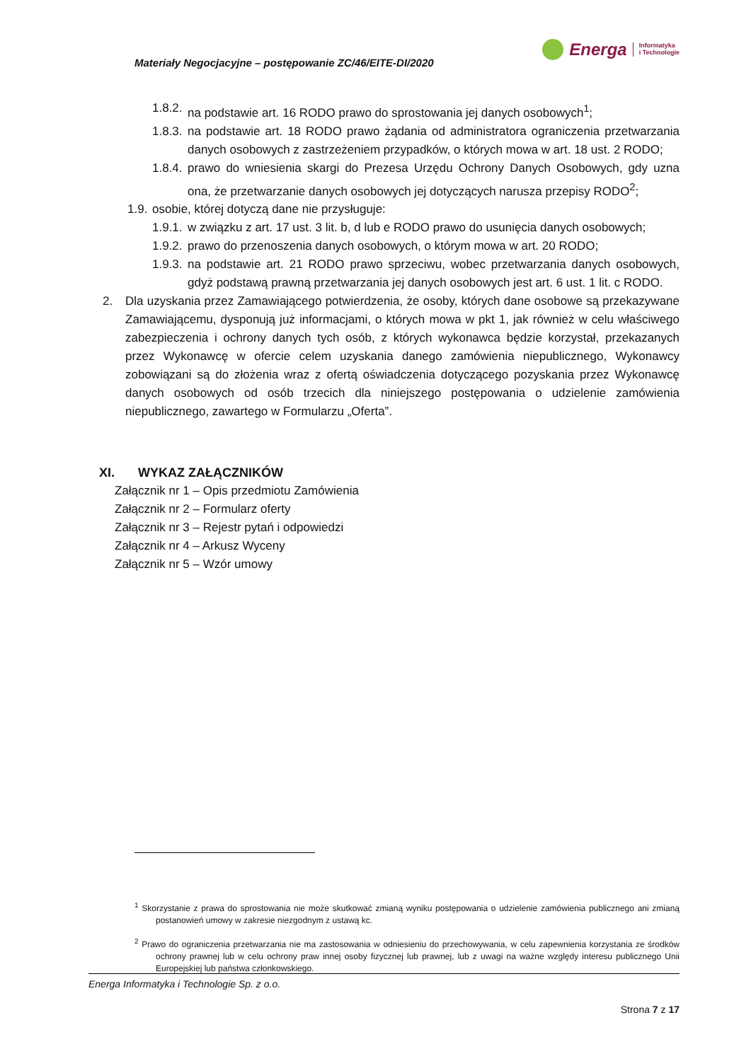Materiały Negocjacyjne – postępowanie ZC/46/EITE-DI/2020
Energa
Informatyka
i Technologie
1.8.2. na podstawie art. 16 RODO prawo do sprostowania jej danych osobowych<sup>1</sup>;
1.8.3. na podstawie art. 18 RODO prawo żądania od administratora ograniczenia przetwarzania danych osobowych z zastrzeżeniem przypadków, o których mowa w art. 18 ust. 2 RODO;
1.8.4. prawo do wniesienia skargi do Prezesa Urzędu Ochrony Danych Osobowych, gdy uzna ona, że przetwarzanie danych osobowych jej dotyczących narusza przepisy RODO<sup>2</sup>;
1.9. osobie, której dotyczą dane nie przysługuje:
1.9.1. w związku z art. 17 ust. 3 lit. b, d lub e RODO prawo do usunięcia danych osobowych;
1.9.2. prawo do przenoszenia danych osobowych, o którym mowa w art. 20 RODO;
1.9.3. na podstawie art. 21 RODO prawo sprzeciwu, wobec przetwarzania danych osobowych, gdyż podstawą prawną przetwarzania jej danych osobowych jest art. 6 ust. 1 lit. c RODO.
2. Dla uzyskania przez Zamawiającego potwierdzenia, że osoby, których dane osobowe są przekazywane Zamawiającemu, dysponują już informacjami, o których mowa w pkt 1, jak również w celu właściwego zabezpieczenia i ochrony danych tych osób, z których wykonawca będzie korzystał, przekazanych przez Wykonawcę w ofercie celem uzyskania danego zamówienia niepublicznego, Wykonawcy zobowiązani są do złożenia wraz z ofertą oświadczenia dotyczącego pozyskania przez Wykonawcę danych osobowych od osób trzecich dla niniejszego postępowania o udzielenie zamówienia niepublicznego, zawartego w Formularzu „Oferta”.
XI. WYKAZ ZAŁĄCZNIKÓW
Załącznik nr 1 – Opis przedmiotu Zamówienia
Załącznik nr 2 – Formularz oferty
Załącznik nr 3 – Rejestr pytań i odpowiedzi
Załącznik nr 4 – Arkusz Wyceny
Załącznik nr 5 – Wzór umowy
<sup>1</sup> Skorzystanie z prawa do sprostowania nie może skutkować zmianą wyniku postępowania o udzielenie zamówienia publicznego ani zmianą postanowień umowy w zakresie niezgodnym z ustawą kc.
<sup>2</sup> Prawo do ograniczenia przetwarzania nie ma zastosowania w odniesieniu do przechowywania, w celu zapewnienia korzystania ze środków ochrony prawnej lub w celu ochrony praw innej osoby fizycznej lub prawnej, lub z uwagi na ważne względy interesu publicznego Unii Europejskiej lub państwa członkowskiego.
Energa Informatyka i Technologie Sp. z o.o.
Strona 7 z 17